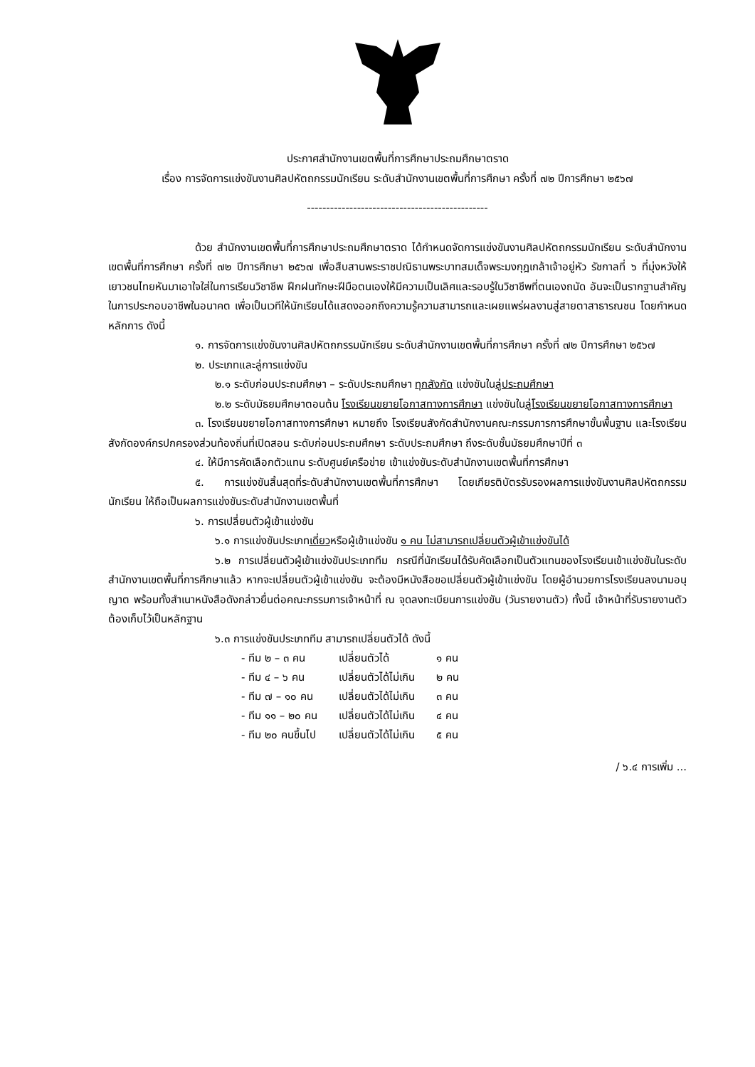ประกาศสำนักงานเขตพื้นที่การศึกษาประถมศึกษาตราด
เรื่อง การจัดการแข่งขันงานศิลปหัตถกรรมนักเรียน ระดับสำนักงานเขตพื้นที่การศึกษา ครั้งที่ ๗๒ ปีการศึกษา ๒๕๖๗
-----------------------------------------------
ด้วย สำนักงานเขตพื้นที่การศึกษาประถมศึกษาตราด ได้กำหนดจัดการแข่งขันงานศิลปหัตถกรรมนักเรียน ระดับสำนักงานเขตพื้นที่การศึกษา ครั้งที่ ๗๒ ปีการศึกษา ๒๕๖๗ เพื่อสืบสานพระราชปณิธานพระบาทสมเด็จพระมงกุฎเกล้าเจ้าอยู่หัว รัชกาลที่ ๖ ที่มุ่งหวังให้เยาวชนไทยหันมาเอาใจใส่ในการเรียนวิชาชีพ ฝึกฝนทักษะฝีมือตนเองให้มีความเป็นเลิศและรอบรู้ในวิชาชีพที่ตนเองถนัด อันจะเป็นรากฐานสำคัญในการประกอบอาชีพในอนาคต เพื่อเป็นเวทีให้นักเรียนได้แสดงออกถึงความรู้ความสามารถและเผยแพร่ผลงานสู่สายตาสาธารณชน โดยกำหนดหลักการ ดังนี้
๑. การจัดการแข่งขันงานศิลปหัตถกรรมนักเรียน ระดับสำนักงานเขตพื้นที่การศึกษา ครั้งที่ ๗๒ ปีการศึกษา ๒๕๖๗
๒. ประเภทและลู่การแข่งขัน
๒.๑ ระดับก่อนประถมศึกษา – ระดับประถมศึกษา ทุกสังกัด แข่งขันในลู่ประถมศึกษา
๒.๒ ระดับมัธยมศึกษาตอนต้น โรงเรียนขยายโอกาสทางการศึกษา แข่งขันในลู่โรงเรียนขยายโอกาสทางการศึกษา
๓. โรงเรียนขยายโอกาสทางการศึกษา หมายถึง โรงเรียนสังกัดสำนักงานคณะกรรมการการศึกษาขั้นพื้นฐาน และโรงเรียนสังกัดองค์กรปกครองส่วนท้องถิ่นที่เปิดสอน ระดับก่อนประถมศึกษา ระดับประถมศึกษา ถึงระดับชั้นมัธยมศึกษาปีที่ ๓
๔. ให้มีการคัดเลือกตัวแทน ระดับศูนย์เครือข่าย เข้าแข่งขันระดับสำนักงานเขตพื้นที่การศึกษา
๕. การแข่งขันสิ้นสุดที่ระดับสำนักงานเขตพื้นที่การศึกษา โดยเกียรติบัตรรับรองผลการแข่งขันงานศิลปหัตถกรรมนักเรียน ให้ถือเป็นผลการแข่งขันระดับสำนักงานเขตพื้นที่
๖. การเปลี่ยนตัวผู้เข้าแข่งขัน
๖.๑ การแข่งขันประเภทเดี่ยวหรือผู้เข้าแข่งขัน ๑ คน ไม่สามารถเปลี่ยนตัวผู้เข้าแข่งขันได้
๖.๒ การเปลี่ยนตัวผู้เข้าแข่งขันประเภททีม กรณีที่นักเรียนได้รับคัดเลือกเป็นตัวแทนของโรงเรียนเข้าแข่งขันในระดับสำนักงานเขตพื้นที่การศึกษาแล้ว หากจะเปลี่ยนตัวผู้เข้าแข่งขัน จะต้องมีหนังสือขอเปลี่ยนตัวผู้เข้าแข่งขัน โดยผู้อำนวยการโรงเรียนลงนามอนุญาต พร้อมทั้งสำเนาหนังสือดังกล่าวยื่นต่อคณะกรรมการเจ้าหน้าที่ ณ จุดลงทะเบียนการแข่งขัน (วันรายงานตัว) ทั้งนี้ เจ้าหน้าที่รับรายงานตัวต้องเก็บไว้เป็นหลักฐาน
๖.๓ การแข่งขันประเภททีม สามารถเปลี่ยนตัวได้ ดังนี้
| - ทีม ๒ – ๓ คน | เปลี่ยนตัวได้ | ๑ คน |
| - ทีม ๔ – ๖ คน | เปลี่ยนตัวได้ไม่เกิน | ๒ คน |
| - ทีม ๗ – ๑๐ คน | เปลี่ยนตัวได้ไม่เกิน | ๓ คน |
| - ทีม ๑๑ – ๒๐ คน | เปลี่ยนตัวได้ไม่เกิน | ๔ คน |
| - ทีม ๒๐ คนขึ้นไป | เปลี่ยนตัวได้ไม่เกิน | ๕ คน |
/ ๖.๔ การเพิ่ม ...